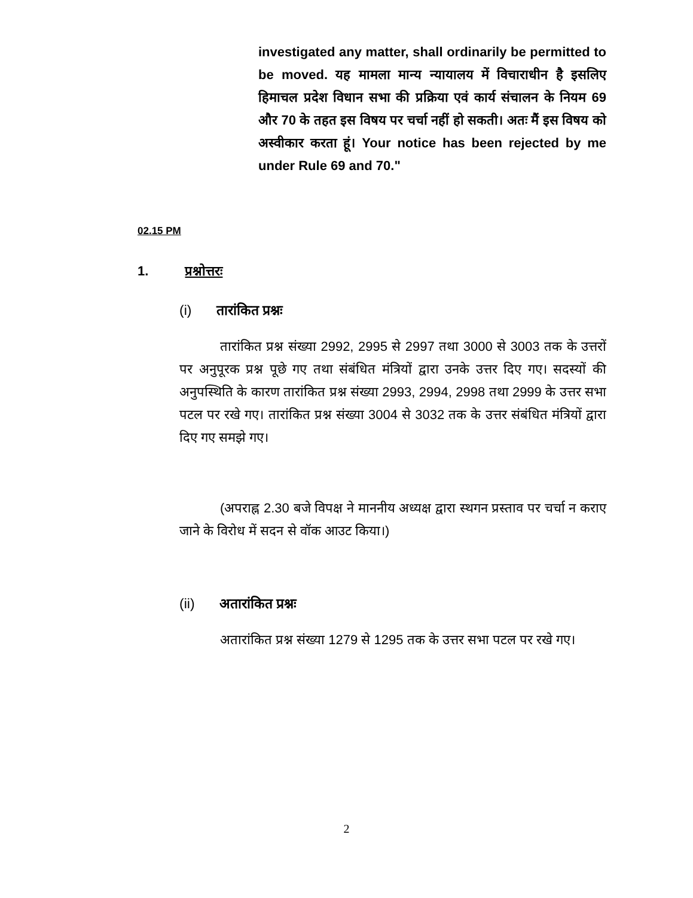investigated any matter, shall ordinarily be permitted to be moved. यह मामला मान्य न्यायालय में विचाराधीन है इसलिए हिमाचल प्रदेश विधान सभा की प्रक्रिया एवं कार्य संचालन के नियम 69 और 70 के तहत इस विषय पर चर्चा नहीं हो सकती। अतः मैं इस विषय को अस्वीकार करता हूं। Your notice has been rejected by me under Rule 69 and 70."
02.15 PM
1. प्रश्नोत्तरः
(i) तारांकित प्रश्नः
तारांकित प्रश्न संख्या 2992, 2995 से 2997 तथा 3000 से 3003 तक के उत्तरों पर अनुपूरक प्रश्न पूछे गए तथा संबंधित मंत्रियों द्वारा उनके उत्तर दिए गए। सदस्यों की अनुपस्थिति के कारण तारांकित प्रश्न संख्या 2993, 2994, 2998 तथा 2999 के उत्तर सभा पटल पर रखे गए। तारांकित प्रश्न संख्या 3004 से 3032 तक के उत्तर संबंधित मंत्रियों द्वारा दिए गए समझे गए।
(अपराह्न 2.30 बजे विपक्ष ने माननीय अध्यक्ष द्वारा स्थगन प्रस्ताव पर चर्चा न कराए जाने के विरोध में सदन से वॉक आउट किया।)
(ii) अतारांकित प्रश्नः
अतारांकित प्रश्न संख्या 1279 से 1295 तक के उत्तर सभा पटल पर रखे गए।
2